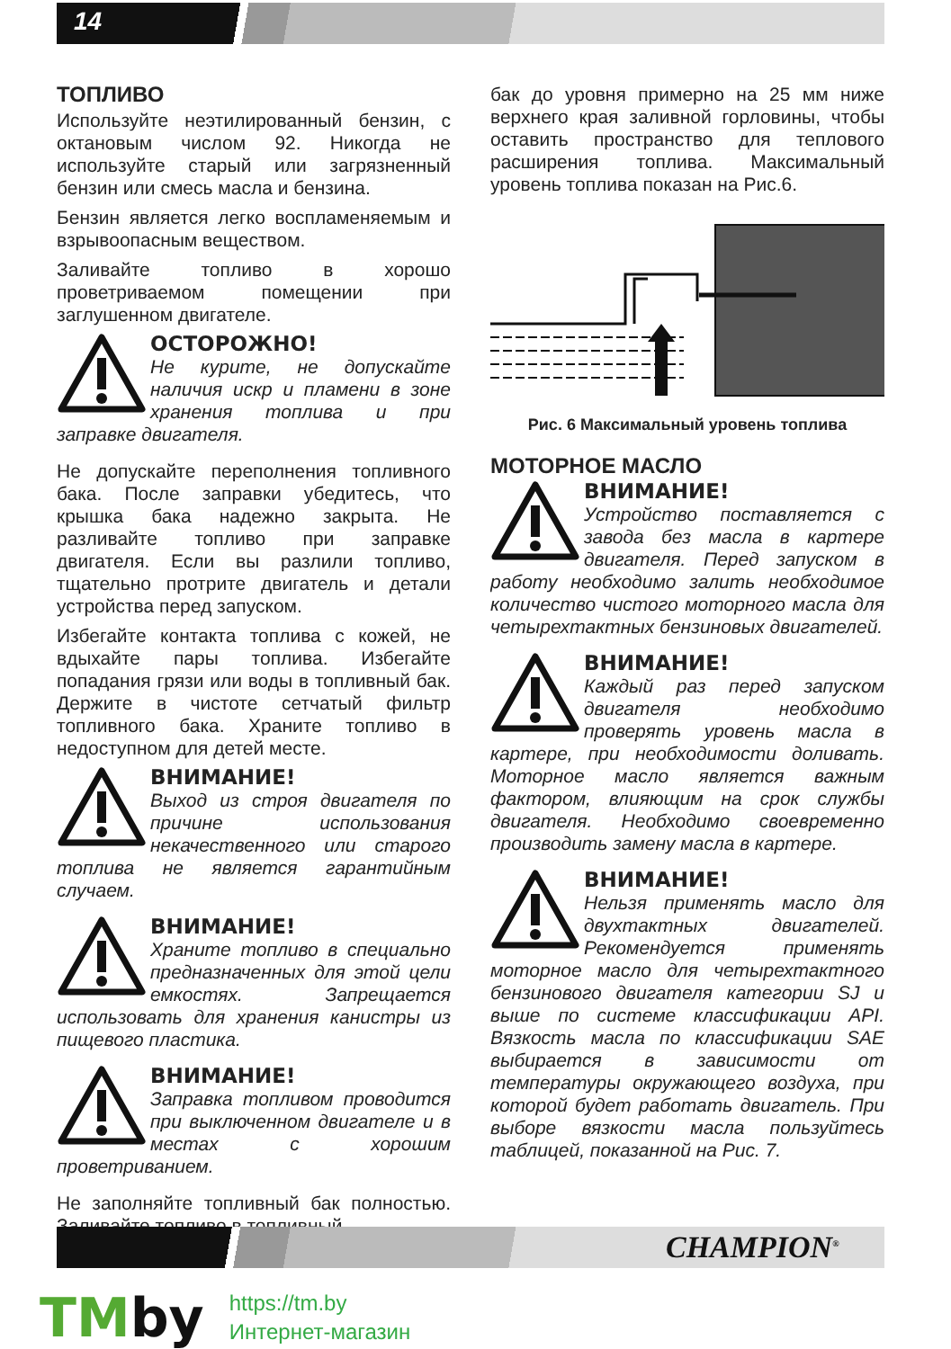14
ТОПЛИВО
Используйте неэтилированный бензин, с октановым числом 92. Никогда не используйте старый или загрязненный бензин или смесь масла и бензина.
Бензин является легко воспламеняемым и взрывоопасным веществом.
Заливайте топливо в хорошо проветриваемом помещении при заглушенном двигателе.
ОСТОРОЖНО!
Не курите, не допускайте наличия искр и пламени в зоне хранения топлива и при заправке двигателя.
Не допускайте переполнения топливного бака. После заправки убедитесь, что крышка бака надежно закрыта. Не разливайте топливо при заправке двигателя. Если вы разлили топливо, тщательно протрите двигатель и детали устройства перед запуском.
Избегайте контакта топлива с кожей, не вдыхайте пары топлива. Избегайте попадания грязи или воды в топливный бак. Держите в чистоте сетчатый фильтр топливного бака. Храните топливо в недоступном для детей месте.
ВНИМАНИЕ!
Выход из строя двигателя по причине использования некачественного или старого топлива не является гарантийным случаем.
ВНИМАНИЕ!
Храните топливо в специально предназначенных для этой цели емкостях. Запрещается использовать для хранения канистры из пищевого пластика.
ВНИМАНИЕ!
Заправка топливом проводится при выключенном двигателе и в местах с хорошим проветриванием.
Не заполняйте топливный бак полностью. Заливайте топливо в топливный
бак до уровня примерно на 25 мм ниже верхнего края заливной горловины, чтобы оставить пространство для теплового расширения топлива. Максимальный уровень топлива показан на Рис.6.
Рис. 6 Максимальный уровень топлива
МОТОРНОЕ МАСЛО
ВНИМАНИЕ!
Устройство поставляется с завода без масла в картере двигателя. Перед запуском в работу необходимо залить необходимое количество чистого моторного масла для четырехтактных бензиновых двигателей.
ВНИМАНИЕ!
Каждый раз перед запуском двигателя необходимо проверять уровень масла в картере, при необходимости доливать. Моторное масло является важным фактором, влияющим на срок службы двигателя. Необходимо своевременно производить замену масла в картере.
ВНИМАНИЕ!
Нельзя применять масло для двухтактных двигателей. Рекомендуется применять моторное масло для четырехтактного бензинового двигателя категории SJ и выше по системе классификации API. Вязкость масла по классификации SAE выбирается в зависимости от температуры окружающего воздуха, при которой будет работать двигатель. При выборе вязкости масла пользуйтесь таблицей, показанной на Рис. 7.
CHAMPION<sup>®</sup>
TMby
https://tm.by
Интернет-магазин